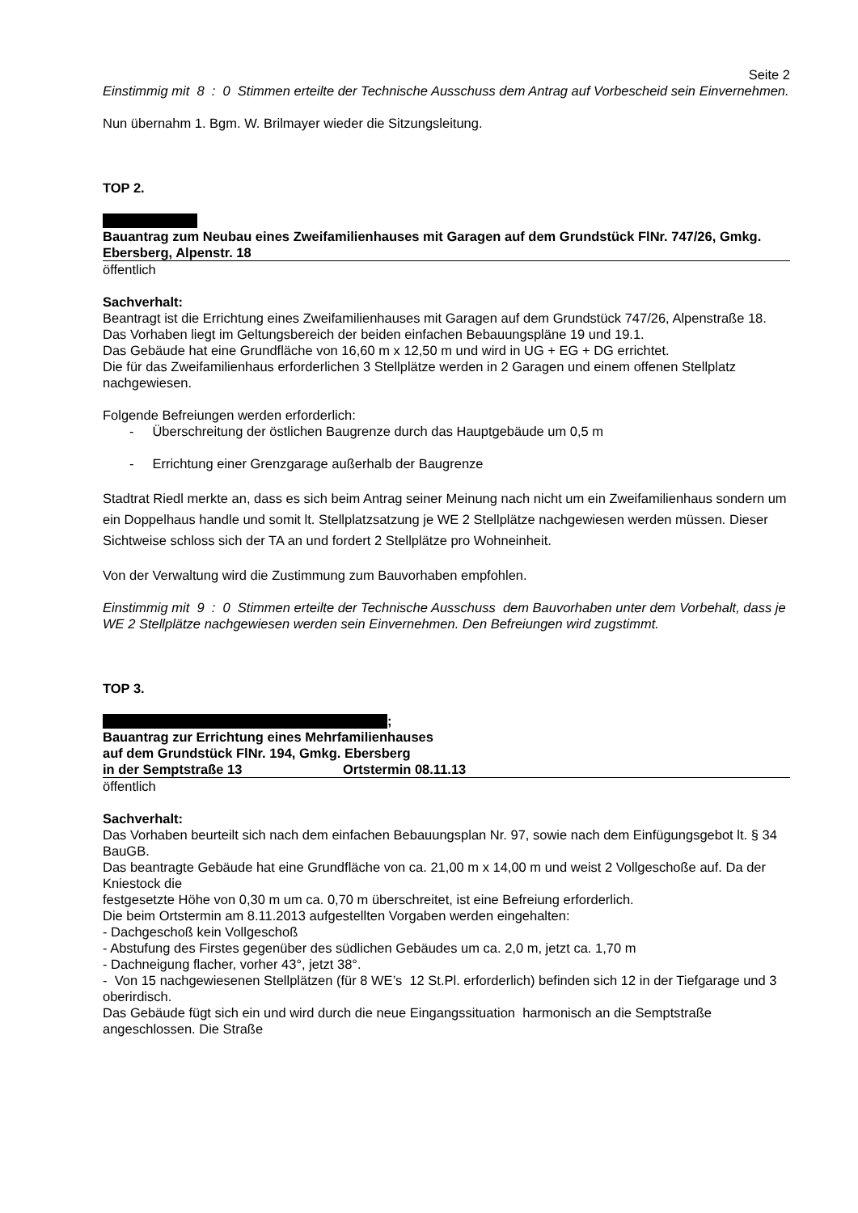Seite 2
Einstimmig mit 8 : 0 Stimmen erteilte der Technische Ausschuss dem Antrag auf Vorbescheid sein Einvernehmen.
Nun übernahm 1. Bgm. W. Brilmayer wieder die Sitzungsleitung.
TOP 2.
Bauantrag zum Neubau eines Zweifamilienhauses mit Garagen auf dem Grundstück FlNr. 747/26, Gmkg. Ebersberg, Alpenstr. 18
öffentlich
Sachverhalt:
Beantragt ist die Errichtung eines Zweifamilienhauses mit Garagen auf dem Grundstück 747/26, Alpenstraße 18.
Das Vorhaben liegt im Geltungsbereich der beiden einfachen Bebauungspläne 19 und 19.1.
Das Gebäude hat eine Grundfläche von 16,60 m x 12,50 m und wird in UG + EG + DG errichtet.
Die für das Zweifamilienhaus erforderlichen 3 Stellplätze werden in 2 Garagen und einem offenen Stellplatz nachgewiesen.
Folgende Befreiungen werden erforderlich:
- Überschreitung der östlichen Baugrenze durch das Hauptgebäude um 0,5 m
- Errichtung einer Grenzgarage außerhalb der Baugrenze
Stadtrat Riedl merkte an, dass es sich beim Antrag seiner Meinung nach nicht um ein Zweifamilienhaus sondern um ein Doppelhaus handle und somit lt. Stellplatzsatzung je WE 2 Stellplätze nachgewiesen werden müssen. Dieser Sichtweise schloss sich der TA an und fordert 2 Stellplätze pro Wohneinheit.
Von der Verwaltung wird die Zustimmung zum Bauvorhaben empfohlen.
Einstimmig mit 9 : 0 Stimmen erteilte der Technische Ausschuss dem Bauvorhaben unter dem Vorbehalt, dass je WE 2 Stellplätze nachgewiesen werden sein Einvernehmen. Den Befreiungen wird zugstimmt.
TOP 3.
;
Bauantrag zur Errichtung eines Mehrfamilienhauses
auf dem Grundstück FlNr. 194, Gmkg. Ebersberg
in der Semptstraße 13 Ortstermin 08.11.13
öffentlich
Sachverhalt:
Das Vorhaben beurteilt sich nach dem einfachen Bebauungsplan Nr. 97, sowie nach dem Einfügungsgebot lt. § 34 BauGB.
Das beantragte Gebäude hat eine Grundfläche von ca. 21,00 m x 14,00 m und weist 2 Vollgeschoße auf. Da der Kniestock die
festgesetzte Höhe von 0,30 m um ca. 0,70 m überschreitet, ist eine Befreiung erforderlich.
Die beim Ortstermin am 8.11.2013 aufgestellten Vorgaben werden eingehalten:
- Dachgeschoß kein Vollgeschoß
- Abstufung des Firstes gegenüber des südlichen Gebäudes um ca. 2,0 m, jetzt ca. 1,70 m
- Dachneigung flacher, vorher 43°, jetzt 38°.
- Von 15 nachgewiesenen Stellplätzen (für 8 WE’s 12 St.Pl. erforderlich) befinden sich 12 in der Tiefgarage und 3 oberirdisch.
Das Gebäude fügt sich ein und wird durch die neue Eingangssituation harmonisch an die Semptstraße angeschlossen. Die Straße